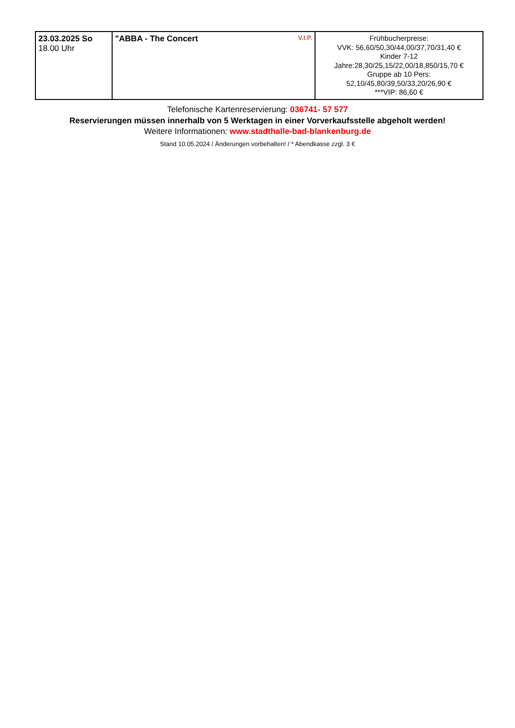| 23.03.2025 So 18.00 Uhr | V.I.P. "ABBA - The Concert | Frühbucherpreise: VVK: 56,60/50,30/44,00/37,70/31,40 € Kinder 7-12 Jahre:28,30/25,15/22,00/18,850/15,70 € Gruppe ab 10 Pers: 52,10/45,80/39,50/33,20/26,90 € ***VIP: 86,60 € |
Telefonische Kartenreservierung: 036741- 57 577
Reservierungen müssen innerhalb von 5 Werktagen in einer Vorverkaufsstelle abgeholt werden!
Weitere Informationen: www.stadthalle-bad-blankenburg.de
Stand 10.05.2024 / Änderungen vorbehalten! / * Abendkasse zzgl. 3 €